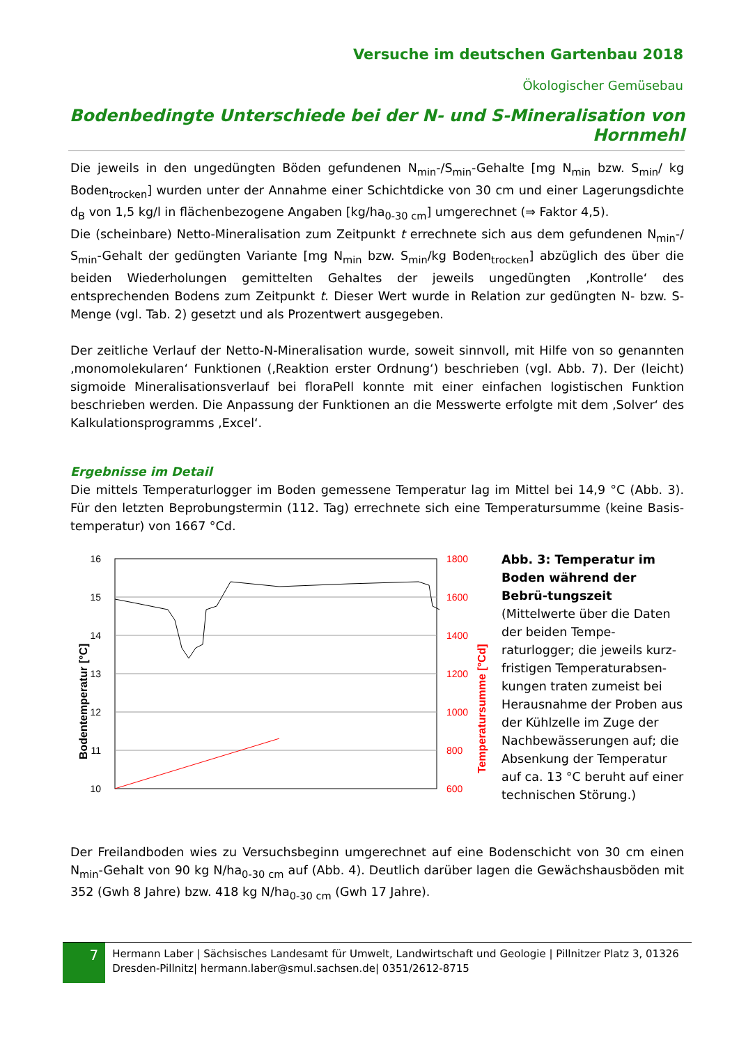Versuche im deutschen Gartenbau 2018
Ökologischer Gemüsebau
Bodenbedingte Unterschiede bei der N- und S-Mineralisation von Hornmehl
Die jeweils in den ungedüngten Böden gefundenen N<sub>min</sub>-/S<sub>min</sub>-Gehalte [mg N<sub>min</sub> bzw. S<sub>min</sub>/ kg Boden<sub>trocken</sub>] wurden unter der Annahme einer Schichtdicke von 30 cm und einer Lagerungsdichte d<sub>B</sub> von 1,5 kg/l in flächenbezogene Angaben [kg/ha<sub>0-30 cm</sub>] umgerechnet (⇒ Faktor 4,5).
Die (scheinbare) Netto-Mineralisation zum Zeitpunkt t errechnete sich aus dem gefundenen N<sub>min</sub>-/ S<sub>min</sub>-Gehalt der gedüngten Variante [mg N<sub>min</sub> bzw. S<sub>min</sub>/kg Boden<sub>trocken</sub>] abzüglich des über die beiden Wiederholungen gemittelten Gehaltes der jeweils ungedüngten ‚Kontrolle‘ des entsprechenden Bodens zum Zeitpunkt t. Dieser Wert wurde in Relation zur gedüngten N- bzw. S-Menge (vgl. Tab. 2) gesetzt und als Prozentwert ausgegeben.
Der zeitliche Verlauf der Netto-N-Mineralisation wurde, soweit sinnvoll, mit Hilfe von so genannten ‚monomolekularen‘ Funktionen (‚Reaktion erster Ordnung‘) beschrieben (vgl. Abb. 7). Der (leicht) sigmoide Mineralisationsverlauf bei floraPell konnte mit einer einfachen logistischen Funktion beschrieben werden. Die Anpassung der Funktionen an die Messwerte erfolgte mit dem ‚Solver‘ des Kalkulationsprogramms ‚Excel‘.
Ergebnisse im Detail
Die mittels Temperaturlogger im Boden gemessene Temperatur lag im Mittel bei 14,9 °C (Abb. 3). Für den letzten Beprobungstermin (112. Tag) errechnete sich eine Temperatursumme (keine Basis-temperatur) von 1667 °Cd.
16
15
14
13
12
11
10
1800
1600
1400
1200
1000
800
600
Bodentemperatur [°C]
Temperatursumme [°Cd]
Abb. 3: Temperatur im Boden während der Bebrü-tungszeit (Mittelwerte über die Daten der beiden Tempe-raturlogger; die jeweils kurz-fristigen Temperaturabsen-kungen traten zumeist bei Herausnahme der Proben aus der Kühlzelle im Zuge der Nachbewässerungen auf; die Absenkung der Temperatur auf ca. 13 °C beruht auf einer technischen Störung.)
Der Freilandboden wies zu Versuchsbeginn umgerechnet auf eine Bodenschicht von 30 cm einen N<sub>min</sub>-Gehalt von 90 kg N/ha<sub>0-30 cm</sub> auf (Abb. 4). Deutlich darüber lagen die Gewächshausböden mit 352 (Gwh 8 Jahre) bzw. 418 kg N/ha<sub>0-30 cm</sub> (Gwh 17 Jahre).
7
Hermann Laber | Sächsisches Landesamt für Umwelt, Landwirtschaft und Geologie | Pillnitzer Platz 3, 01326 Dresden-Pillnitz| hermann.laber@smul.sachsen.de| 0351/2612-8715